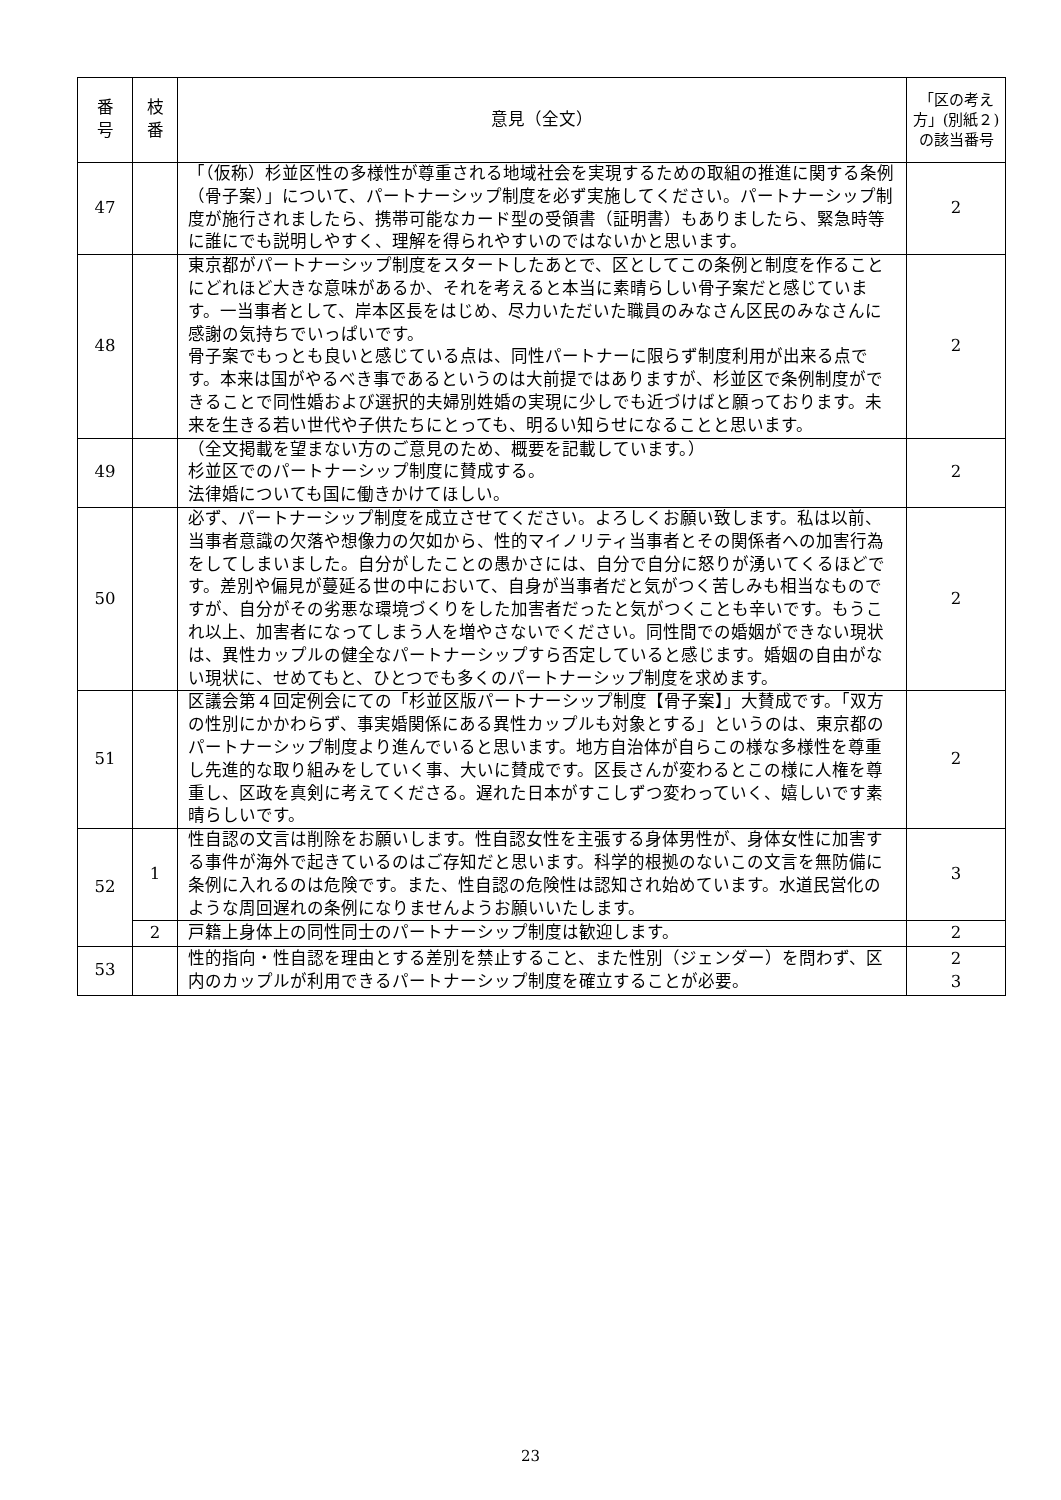| 番 号 | 枝 番 | 意見（全文） | 「区の考え方」(別紙２)の該当番号 |
| --- | --- | --- | --- |
| 47 | | 「（仮称）杉並区性の多様性が尊重される地域社会を実現するための取組の推進に関する条例（骨子案）」について、パートナーシップ制度を必ず実施してください。パートナーシップ制度が施行されましたら、携帯可能なカード型の受領書（証明書）もありましたら、緊急時等に誰にでも説明しやすく、理解を得られやすいのではないかと思います。 | 2 |
| 48 | | 東京都がパートナーシップ制度をスタートしたあとで、区としてこの条例と制度を作ることにどれほど大きな意味があるか、それを考えると本当に素晴らしい骨子案だと感じています。一当事者として、岸本区長をはじめ、尽力いただいた職員のみなさん区民のみなさんに感謝の気持ちでいっぱいです。 骨子案でもっとも良いと感じている点は、同性パートナーに限らず制度利用が出来る点です。本来は国がやるべき事であるというのは大前提ではありますが、杉並区で条例制度ができることで同性婚および選択的夫婦別姓婚の実現に少しでも近づけばと願っております。未来を生きる若い世代や子供たちにとっても、明るい知らせになることと思います。 | 2 |
| 49 | | （全文掲載を望まない方のご意見のため、概要を記載しています。） 杉並区でのパートナーシップ制度に賛成する。 法律婚についても国に働きかけてほしい。 | 2 |
| 50 | | 必ず、パートナーシップ制度を成立させてください。よろしくお願い致します。私は以前、当事者意識の欠落や想像力の欠如から、性的マイノリティ当事者とその関係者への加害行為をしてしまいました。自分がしたことの愚かさには、自分で自分に怒りが湧いてくるほどです。差別や偏見が蔓延る世の中において、自身が当事者だと気がつく苦しみも相当なものですが、自分がその劣悪な環境づくりをした加害者だったと気がつくことも辛いです。もうこれ以上、加害者になってしまう人を増やさないでください。同性間での婚姻ができない現状は、異性カップルの健全なパートナーシップすら否定していると感じます。婚姻の自由がない現状に、せめてもと、ひとつでも多くのパートナーシップ制度を求めます。 | 2 |
| 51 | | 区議会第４回定例会にての「杉並区版パートナーシップ制度【骨子案】」大賛成です。「双方の性別にかかわらず、事実婚関係にある異性カップルも対象とする」というのは、東京都のパートナーシップ制度より進んでいると思います。地方自治体が自らこの様な多様性を尊重し先進的な取り組みをしていく事、大いに賛成です。区長さんが変わるとこの様に人権を尊重し、区政を真剣に考えてくださる。遅れた日本がすこしずつ変わっていく、嬉しいです素晴らしいです。 | 2 |
| 52 | 1 | 性自認の文言は削除をお願いします。性自認女性を主張する身体男性が、身体女性に加害する事件が海外で起きているのはご存知だと思います。科学的根拠のないこの文言を無防備に条例に入れるのは危険です。また、性自認の危険性は認知され始めています。水道民営化のような周回遅れの条例になりませんようお願いいたします。 | 3 |
| | 2 | 戸籍上身体上の同性同士のパートナーシップ制度は歓迎します。 | 2 |
| 53 | | 性的指向・性自認を理由とする差別を禁止すること、また性別（ジェンダー）を問わず、区内のカップルが利用できるパートナーシップ制度を確立することが必要。 | 2 3 |
23